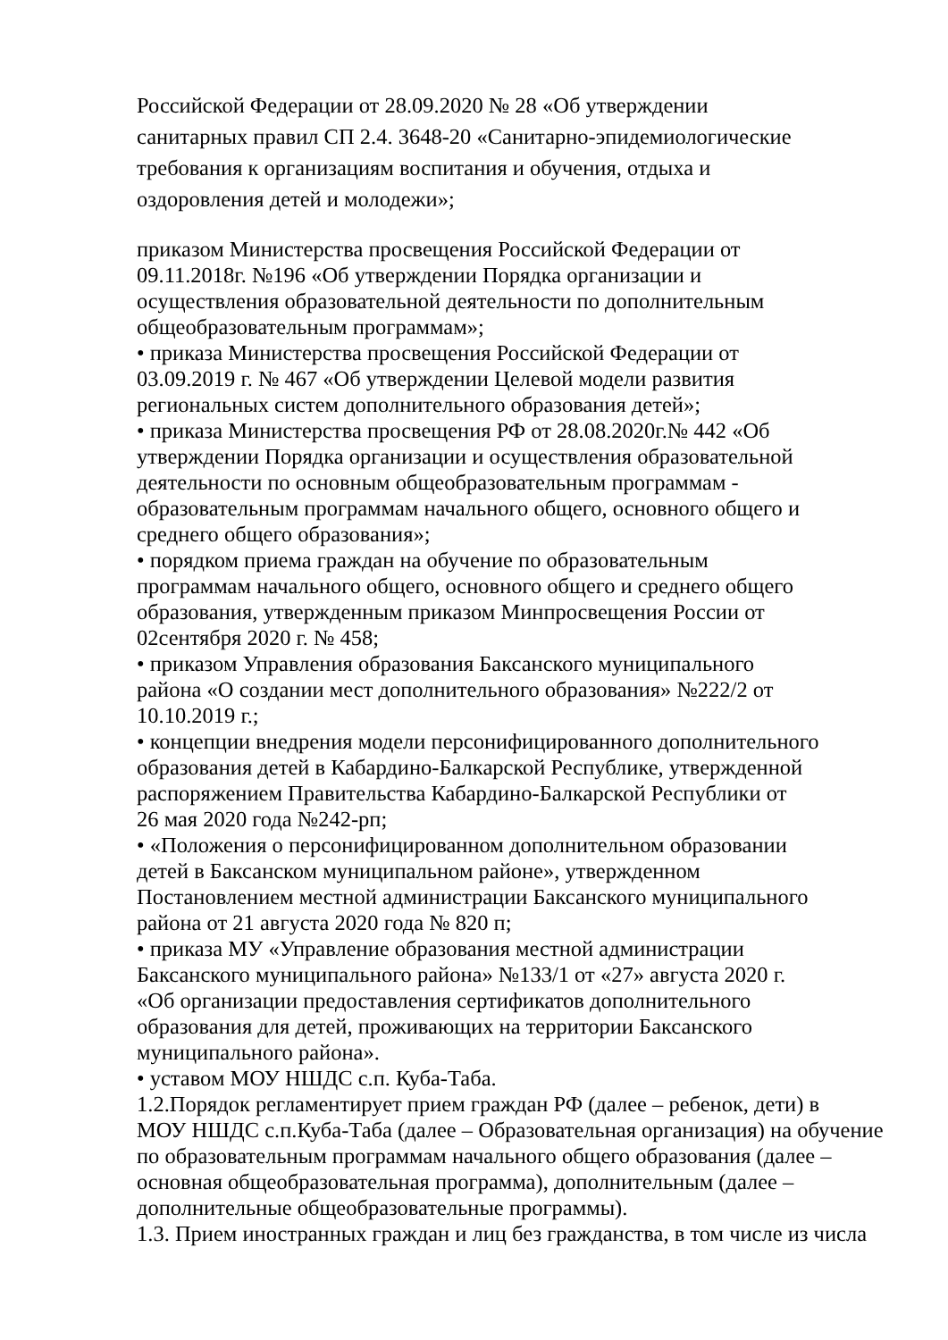Российской Федерации от 28.09.2020 № 28 «Об утверждении
санитарных правил СП 2.4. 3648-20 «Санитарно-эпидемиологические
требования к организациям воспитания и обучения, отдыха и
оздоровления детей и молодежи»;
приказом Министерства просвещения Российской Федерации от
09.11.2018г. №196 «Об утверждении Порядка организации и
осуществления образовательной деятельности по дополнительным
общеобразовательным программам»;
• приказа Министерства просвещения Российской Федерации от
03.09.2019 г. № 467 «Об утверждении Целевой модели развития
региональных систем дополнительного образования детей»;
• приказа Министерства просвещения РФ от 28.08.2020г.№ 442 «Об
утверждении Порядка организации и осуществления образовательной
деятельности по основным общеобразовательным программам -
образовательным программам начального общего, основного общего и
среднего общего образования»;
• порядком приема граждан на обучение по образовательным
программам начального общего, основного общего и среднего общего
образования, утвержденным приказом Минпросвещения России от
02сентября 2020 г. № 458;
• приказом Управления образования Баксанского муниципального
района «О создании мест дополнительного образования» №222/2 от
10.10.2019 г.;
• концепции внедрения модели персонифицированного дополнительного
образования детей в Кабардино-Балкарской Республике, утвержденной
распоряжением Правительства Кабардино-Балкарской Республики от
26 мая 2020 года №242-рп;
• «Положения о персонифицированном дополнительном образовании
детей в Баксанском муниципальном районе», утвержденном
Постановлением местной администрации Баксанского муниципального
района от 21 августа 2020 года № 820 п;
• приказа МУ «Управление образования местной администрации
Баксанского муниципального района» №133/1 от «27» августа 2020 г.
«Об организации предоставления сертификатов дополнительного
образования для детей, проживающих на территории Баксанского
муниципального района».
• уставом МОУ НШДС с.п. Куба-Таба.
1.2.Порядок регламентирует прием граждан РФ (далее – ребенок, дети) в
МОУ НШДС с.п.Куба-Таба (далее – Образовательная организация) на обучение
по образовательным программам начального общего образования (далее –
основная общеобразовательная программа), дополнительным (далее –
дополнительные общеобразовательные программы).
1.3. Прием иностранных граждан и лиц без гражданства, в том числе из числа